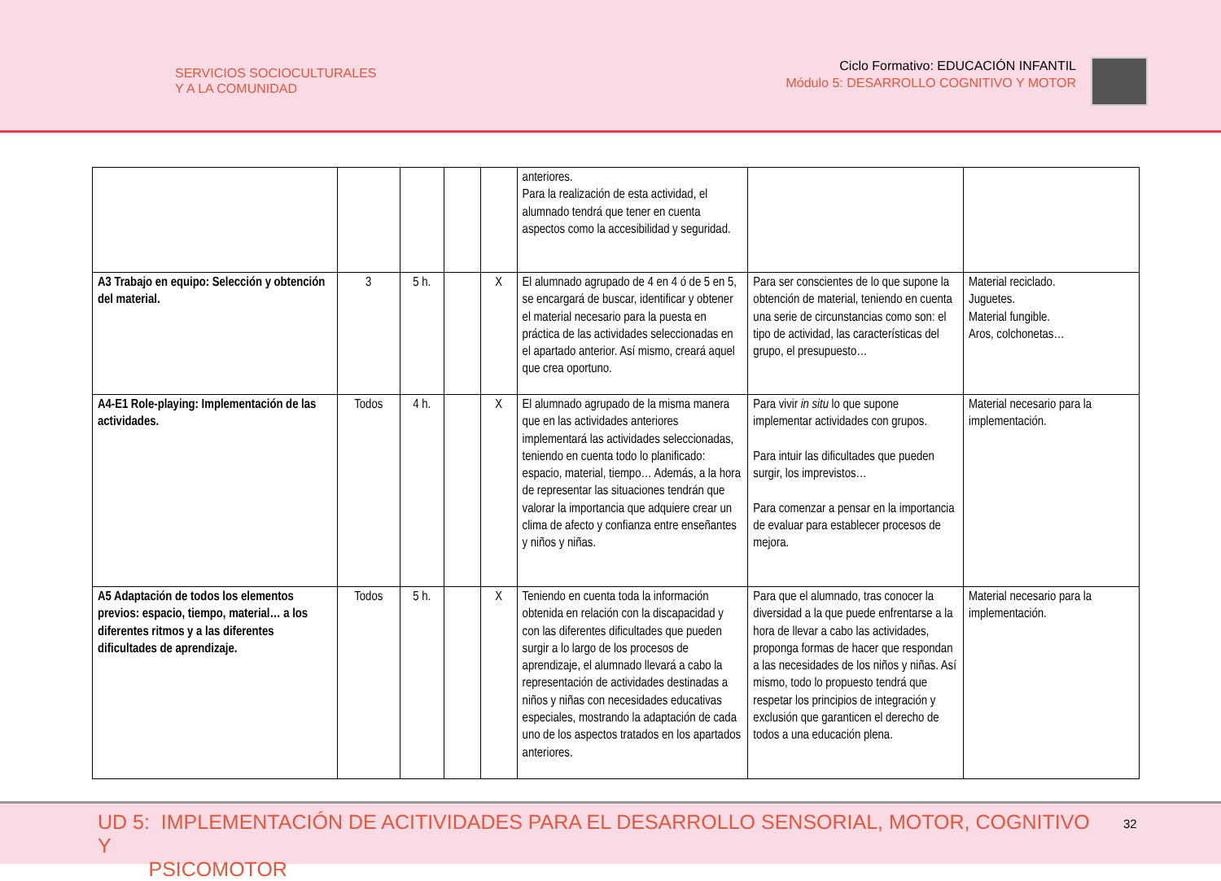SERVICIOS SOCIOCULTURALES
Y A LA COMUNIDAD
Ciclo Formativo: EDUCACIÓN INFANTIL
Módulo 5: DESARROLLO COGNITIVO Y MOTOR
| | | | | | anteriores. Para la realización de esta actividad, el alumnado tendrá que tener en cuenta aspectos como la accesibilidad y seguridad. | | |
| A3 Trabajo en equipo: Selección y obtención del material. | 3 | 5 h. | | X | El alumnado agrupado de 4 en 4 ó de 5 en 5, se encargará de buscar, identificar y obtener el material necesario para la puesta en práctica de las actividades seleccionadas en el apartado anterior. Así mismo, creará aquel que crea oportuno. | Para ser conscientes de lo que supone la obtención de material, teniendo en cuenta una serie de circunstancias como son: el tipo de actividad, las características del grupo, el presupuesto… | Material reciclado. Juguetes. Material fungible. Aros, colchonetas… |
| A4-E1 Role-playing: Implementación de las actividades. | Todos | 4 h. | | X | El alumnado agrupado de la misma manera que en las actividades anteriores implementará las actividades seleccionadas, teniendo en cuenta todo lo planificado: espacio, material, tiempo… Además, a la hora de representar las situaciones tendrán que valorar la importancia que adquiere crear un clima de afecto y confianza entre enseñantes y niños y niñas. | Para vivir in situ lo que supone implementar actividades con grupos. Para intuir las dificultades que pueden surgir, los imprevistos… Para comenzar a pensar en la importancia de evaluar para establecer procesos de mejora. | Material necesario para la implementación. |
| A5 Adaptación de todos los elementos previos: espacio, tiempo, material… a los diferentes ritmos y a las diferentes dificultades de aprendizaje. | Todos | 5 h. | | X | Teniendo en cuenta toda la información obtenida en relación con la discapacidad y con las diferentes dificultades que pueden surgir a lo largo de los procesos de aprendizaje, el alumnado llevará a cabo la representación de actividades destinadas a niños y niñas con necesidades educativas especiales, mostrando la adaptación de cada uno de los aspectos tratados en los apartados anteriores. | Para que el alumnado, tras conocer la diversidad a la que puede enfrentarse a la hora de llevar a cabo las actividades, proponga formas de hacer que respondan a las necesidades de los niños y niñas. Así mismo, todo lo propuesto tendrá que respetar los principios de integración y exclusión que garanticen el derecho de todos a una educación plena. | Material necesario para la implementación. |
UD 5: IMPLEMENTACIÓN DE ACITIVIDADES PARA EL DESARROLLO SENSORIAL, MOTOR, COGNITIVO Y
PSICOMOTOR
32